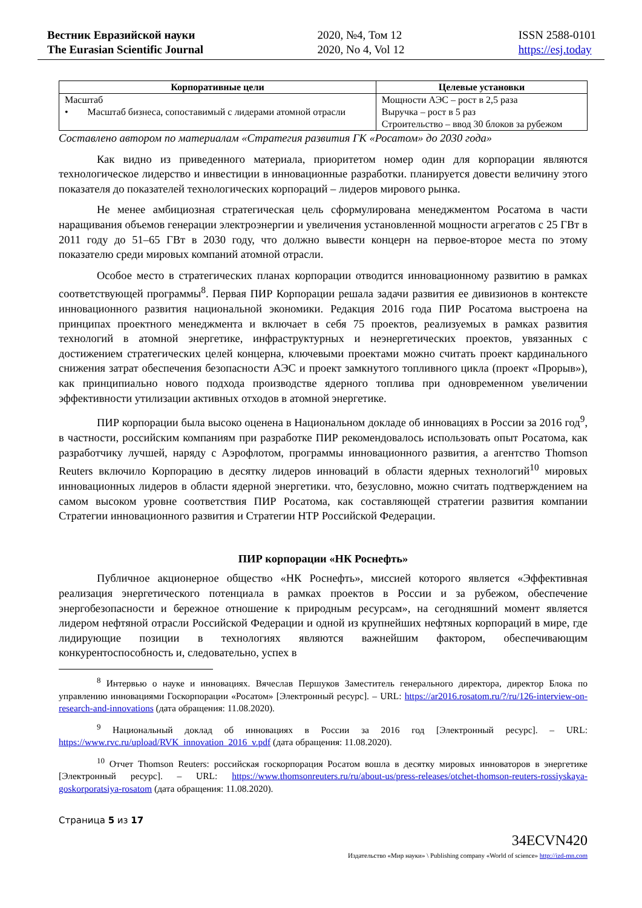Вестник Евразийской науки
The Eurasian Scientific Journal
2020, №4, Том 12
2020, No 4, Vol 12
ISSN 2588-0101
https://esj.today
| Корпоративные цели | Целевые установки |
| --- | --- |
| Масштаб • Масштаб бизнеса, сопоставимый с лидерами атомной отрасли | Мощности АЭС – рост в 2,5 раза Выручка – рост в 5 раз Строительство – ввод 30 блоков за рубежом |
Составлено автором по материалам «Стратегия развития ГК «Росатом» до 2030 года»
Как видно из приведенного материала, приоритетом номер один для корпорации являются технологическое лидерство и инвестиции в инновационные разработки. планируется довести величину этого показателя до показателей технологических корпораций – лидеров мирового рынка.
Не менее амбициозная стратегическая цель сформулирована менеджментом Росатома в части наращивания объемов генерации электроэнергии и увеличения установленной мощности агрегатов с 25 ГВт в 2011 году до 51–65 ГВт в 2030 году, что должно вывести концерн на первое-второе места по этому показателю среди мировых компаний атомной отрасли.
Особое место в стратегических планах корпорации отводится инновационному развитию в рамках соответствующей программы<sup>8</sup>. Первая ПИР Корпорации решала задачи развития ее дивизионов в контексте инновационного развития национальной экономики. Редакция 2016 года ПИР Росатома выстроена на принципах проектного менеджмента и включает в себя 75 проектов, реализуемых в рамках развития технологий в атомной энергетике, инфраструктурных и неэнергетических проектов, увязанных с достижением стратегических целей концерна, ключевыми проектами можно считать проект кардинального снижения затрат обеспечения безопасности АЭС и проект замкнутого топливного цикла (проект «Прорыв»), как принципиально нового подхода производстве ядерного топлива при одновременном увеличении эффективности утилизации активных отходов в атомной энергетике.
ПИР корпорации была высоко оценена в Национальном докладе об инновациях в России за 2016 год<sup>9</sup>, в частности, российским компаниям при разработке ПИР рекомендовалось использовать опыт Росатома, как разработчику лучшей, наряду с Аэрофлотом, программы инновационного развития, а агентство Thomson Reuters включило Корпорацию в десятку лидеров инноваций в области ядерных технологий<sup>10</sup> мировых инновационных лидеров в области ядерной энергетики. что, безусловно, можно считать подтверждением на самом высоком уровне соответствия ПИР Росатома, как составляющей стратегии развития компании Стратегии инновационного развития и Стратегии НТР Российской Федерации.
ПИР корпорации «НК Роснефть»
Публичное акционерное общество «НК Роснефть», миссией которого является «Эффективная реализация энергетического потенциала в рамках проектов в России и за рубежом, обеспечение энергобезопасности и бережное отношение к природным ресурсам», на сегодняшний момент является лидером нефтяной отрасли Российской Федерации и одной из крупнейших нефтяных корпораций в мире, где лидирующие позиции в технологиях являются важнейшим фактором, обеспечивающим конкурентоспособность и, следовательно, успех в
<sup>8</sup> Интервью о науке и инновациях. Вячеслав Першуков Заместитель генерального директора, директор Блока по управлению инновациями Госкорпорации «Росатом» [Электронный ресурс]. – URL: https://ar2016.rosatom.ru/?/ru/126-interview-on-research-and-innovations (дата обращения: 11.08.2020).
<sup>9</sup> Национальный доклад об инновациях в России за 2016 год [Электронный ресурс]. – URL: https://www.rvc.ru/upload/RVK_innovation_2016_v.pdf (дата обращения: 11.08.2020).
<sup>10</sup> Отчет Thomson Reuters: российская госкорпорация Росатом вошла в десятку мировых инноваторов в энергетике [Электронный ресурс]. – URL: https://www.thomsonreuters.ru/ru/about-us/press-releases/otchet-thomson-reuters-rossiyskaya-goskorporatsiya-rosatom (дата обращения: 11.08.2020).
Страница 5 из 17
34ECVN420
Издательство «Мир науки» \ Publishing company «World of science» http://izd-mn.com